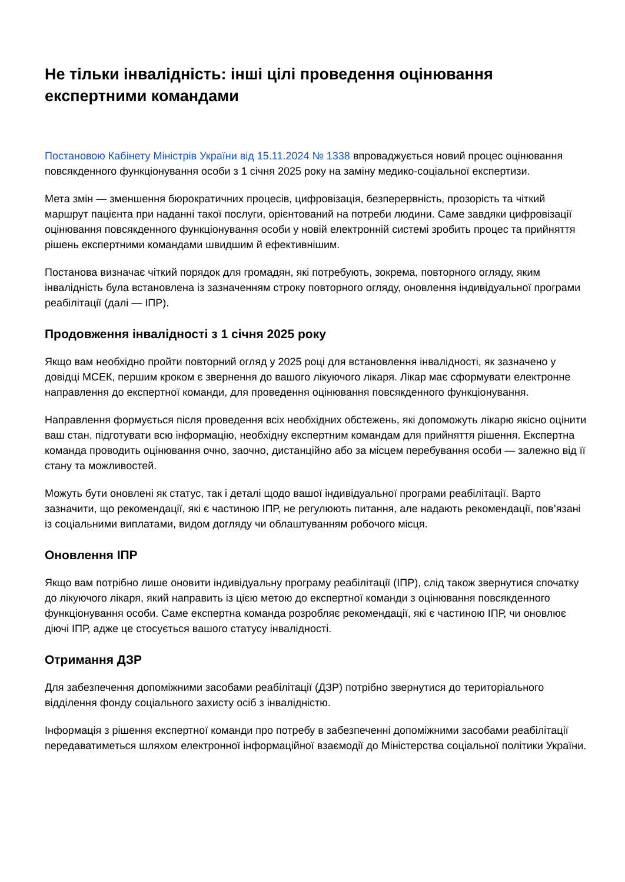Не тільки інвалідність: інші цілі проведення оцінювання експертними командами
Постановою Кабінету Міністрів України від 15.11.2024 № 1338 впроваджується новий процес оцінювання повсякденного функціонування особи з 1 січня 2025 року на заміну медико-соціальної експертизи.
Мета змін — зменшення бюрократичних процесів, цифровізація, безперервність, прозорість та чіткий маршрут пацієнта при наданні такої послуги, орієнтований на потреби людини. Саме завдяки цифровізації оцінювання повсякденного функціонування особи у новій електронній системі зробить процес та прийняття рішень експертними командами швидшим й ефективнішим.
Постанова визначає чіткий порядок для громадян, які потребують, зокрема, повторного огляду, яким інвалідність була встановлена із зазначенням строку повторного огляду, оновлення індивідуальної програми реабілітації (далі — ІПР).
Продовження інвалідності з 1 січня 2025 року
Якщо вам необхідно пройти повторний огляд у 2025 році для встановлення інвалідності, як зазначено у довідці МСЕК, першим кроком є звернення до вашого лікуючого лікаря. Лікар має сформувати електронне направлення до експертної команди, для проведення оцінювання повсякденного функціонування.
Направлення формується після проведення всіх необхідних обстежень, які допоможуть лікарю якісно оцінити ваш стан, підготувати всю інформацію, необхідну експертним командам для прийняття рішення. Експертна команда проводить оцінювання очно, заочно, дистанційно або за місцем перебування особи — залежно від її стану та можливостей.
Можуть бути оновлені як статус, так і деталі щодо вашої індивідуальної програми реабілітації. Варто зазначити, що рекомендації, які є частиною ІПР, не регулюють питання, але надають рекомендації, пов’язані із соціальними виплатами, видом догляду чи облаштуванням робочого місця.
Оновлення ІПР
Якщо вам потрібно лише оновити індивідуальну програму реабілітації (ІПР), слід також звернутися спочатку до лікуючого лікаря, який направить із цією метою до експертної команди з оцінювання повсякденного функціонування особи. Саме експертна команда розробляє рекомендації, які є частиною ІПР, чи оновлює діючі ІПР, адже це стосується вашого статусу інвалідності.
Отримання ДЗР
Для забезпечення допоміжними засобами реабілітації (ДЗР) потрібно звернутися до територіального відділення фонду соціального захисту осіб з інвалідністю.
Інформація з рішення експертної команди про потребу в забезпеченні допоміжними засобами реабілітації передаватиметься шляхом електронної інформаційної взаємодії до Міністерства соціальної політики України.